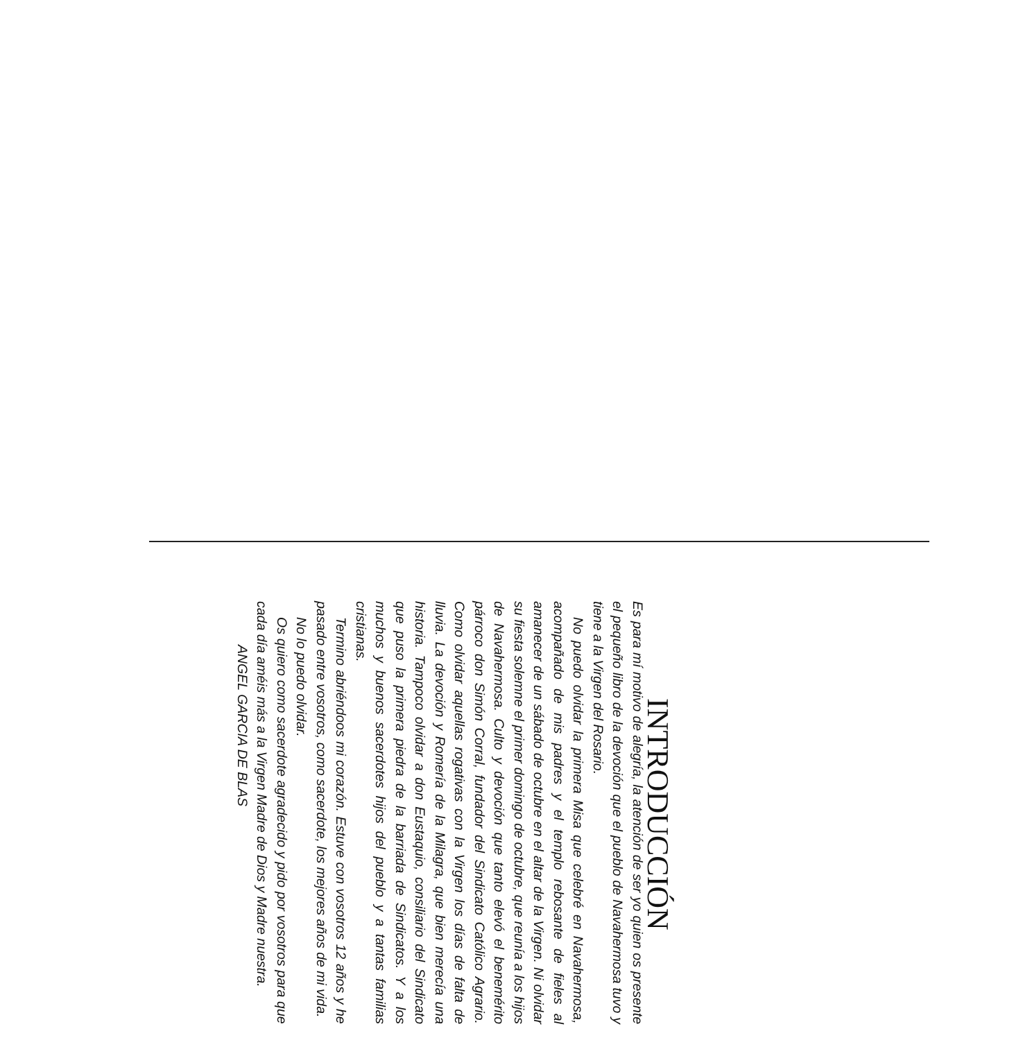INTRODUCCIÓN
Es para mí motivo de alegría, la atención de ser yo quien os presente el pequeño libro de la devoción que el pueblo de Navahermosa tuvo y tiene a la Virgen del Rosario.
No puedo olvidar la primera Misa que celebré en Navahermosa, acompañado de mis padres y el templo rebosante de fieles al amanecer de un sábado de octubre en el altar de la Virgen. Ni olvidar su fiesta solemne el primer domingo de octubre, que reunía a los hijos de Navahermosa. Culto y devoción que tanto elevó el benemérito párroco don Simón Corral, fundador del Sindicato Católico Agrario. Como olvidar aquellas rogativas con la Virgen los días de falta de lluvia. La devoción y Romería de la Milagra, que bien merecía una historia. Tampoco olvidar a don Eustaquio, consiliario del Sindicato que puso la primera piedra de la barriada de Sindicatos. Y a los muchos y buenos sacerdotes hijos del pueblo y a tantas familias cristianas.
Termino abriéndoos mi corazón. Estuve con vosotros 12 años y he pasado entre vosotros, como sacerdote, los mejores años de mi vida.
No lo puedo olvidar.
Os quiero como sacerdote agradecido y pido por vosotros para que cada día améis más a la Virgen Madre de Dios y Madre nuestra.
ANGEL GARCIA DE BLAS